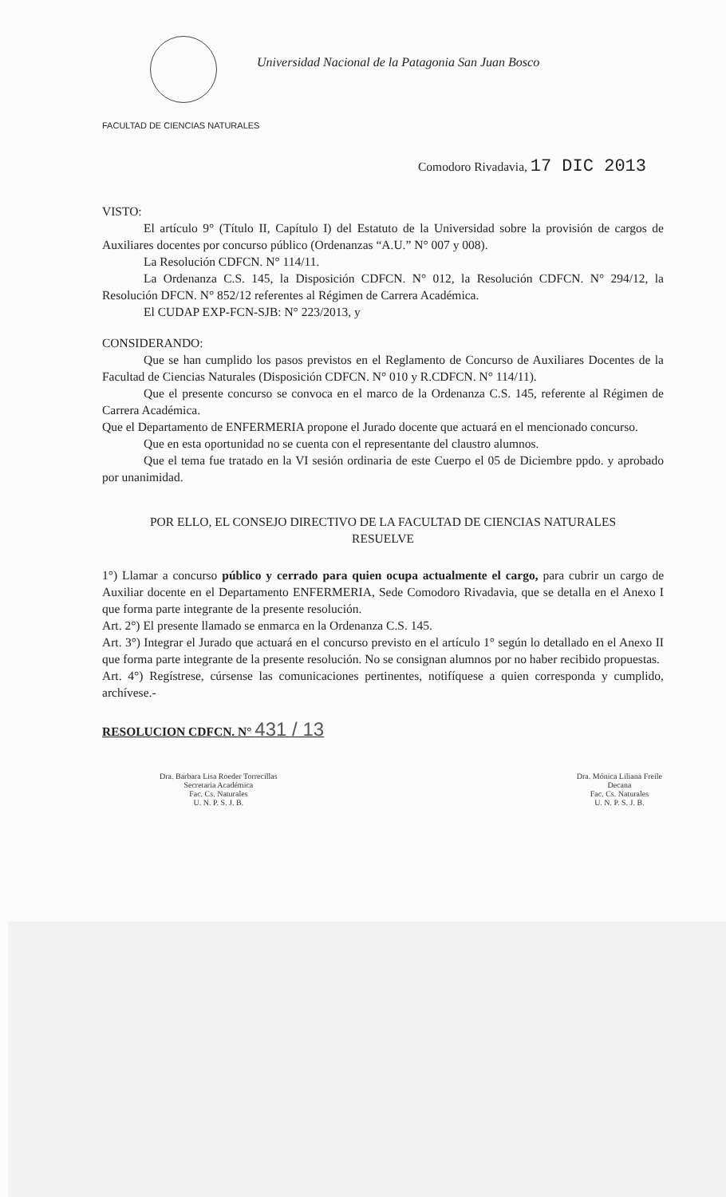Universidad Nacional de la Patagonia San Juan Bosco
FACULTAD DE CIENCIAS NATURALES
Comodoro Rivadavia, 17 DIC 2013
VISTO:
El artículo 9° (Título II, Capítulo I) del Estatuto de la Universidad sobre la provisión de cargos de Auxiliares docentes por concurso público (Ordenanzas “A.U.” N° 007 y 008).
La Resolución CDFCN. N° 114/11.
La Ordenanza C.S. 145, la Disposición CDFCN. N° 012, la Resolución CDFCN. N° 294/12, la Resolución DFCN. N° 852/12 referentes al Régimen de Carrera Académica.
El CUDAP EXP-FCN-SJB: N° 223/2013, y
CONSIDERANDO:
Que se han cumplido los pasos previstos en el Reglamento de Concurso de Auxiliares Docentes de la Facultad de Ciencias Naturales (Disposición CDFCN. N° 010 y R.CDFCN. N° 114/11).
Que el presente concurso se convoca en el marco de la Ordenanza C.S. 145, referente al Régimen de Carrera Académica.
Que el Departamento de ENFERMERIA propone el Jurado docente que actuará en el mencionado concurso.
Que en esta oportunidad no se cuenta con el representante del claustro alumnos.
Que el tema fue tratado en la VI sesión ordinaria de este Cuerpo el 05 de Diciembre ppdo. y aprobado por unanimidad.
POR ELLO, EL CONSEJO DIRECTIVO DE LA FACULTAD DE CIENCIAS NATURALES
RESUELVE
1°) Llamar a concurso público y cerrado para quien ocupa actualmente el cargo, para cubrir un cargo de Auxiliar docente en el Departamento ENFERMERIA, Sede Comodoro Rivadavia, que se detalla en el Anexo I que forma parte integrante de la presente resolución.
Art. 2°) El presente llamado se enmarca en la Ordenanza C.S. 145.
Art. 3°) Integrar el Jurado que actuará en el concurso previsto en el artículo 1° según lo detallado en el Anexo II que forma parte integrante de la presente resolución. No se consignan alumnos por no haber recibido propuestas.
Art. 4°) Regístrese, cúrsense las comunicaciones pertinentes, notifíquese a quien corresponda y cumplido, archívese.-
RESOLUCION CDFCN. N° 431 / 13
Dra. Barbara Lisa Roeder Torrecillas
Secretaria Académica
Fac. Cs. Naturales
U. N. P. S. J. B.
Dra. Mónica Liliana Freile
Decana
Fac. Cs. Naturales
U. N. P. S. J. B.